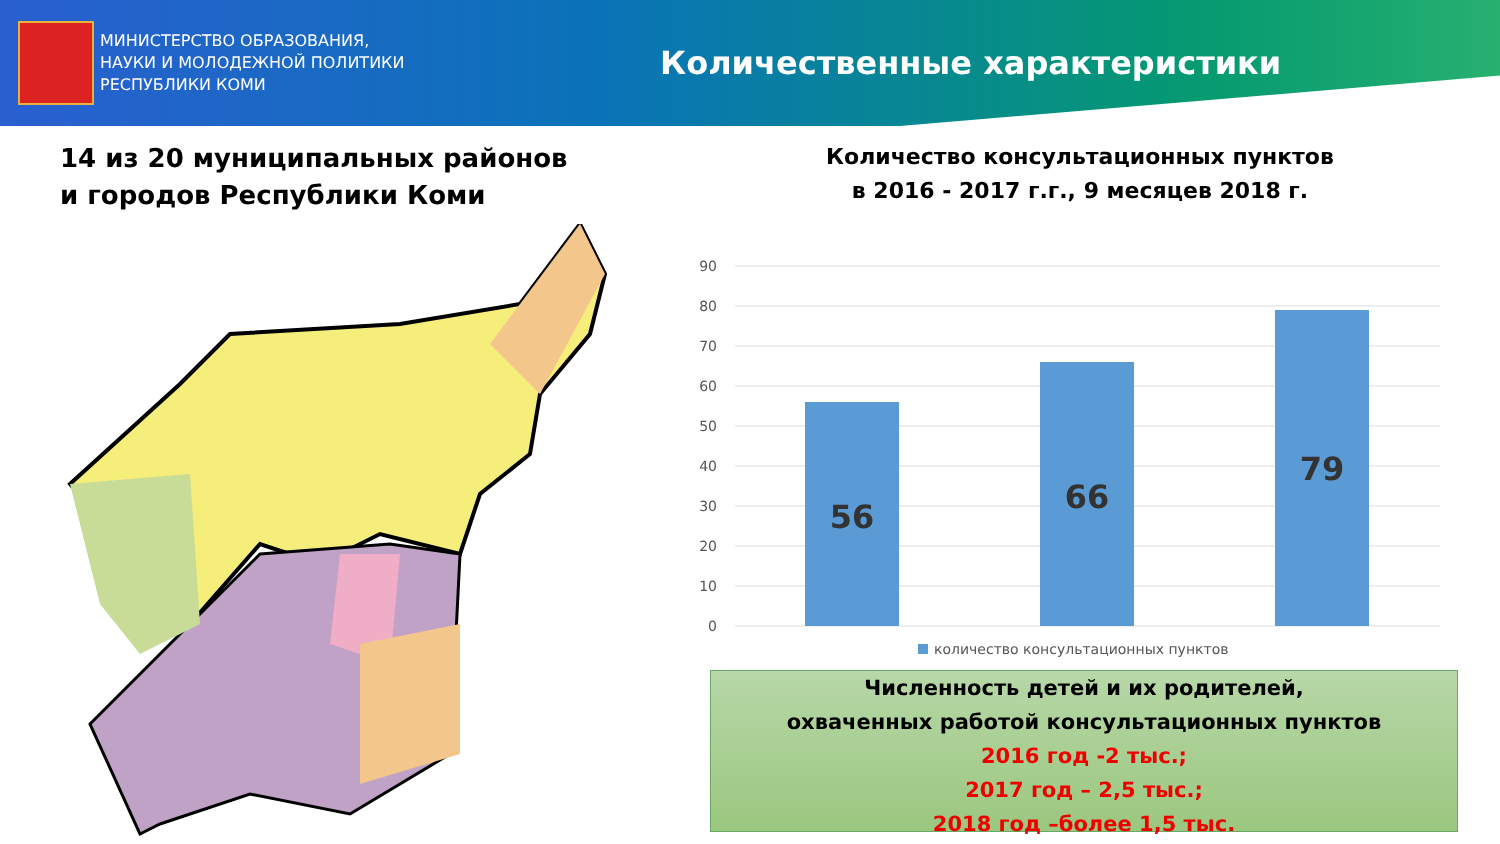МИНИСТЕРСТВО ОБРАЗОВАНИЯ,
НАУКИ И МОЛОДЕЖНОЙ ПОЛИТИКИ
РЕСПУБЛИКИ КОМИ
Количественные характеристики
14 из 20 муниципальных районов
и городов Республики Коми
Количество консультационных пунктов
в 2016 - 2017 г.г., 9 месяцев 2018 г.
90
80
70
60
50
40
30
20
10
0
56
66
79
количество консультационных пунктов
Численность детей и их родителей,
охваченных работой консультационных пунктов
2016 год -2 тыс.;
2017 год – 2,5 тыс.;
2018 год –более 1,5 тыс.